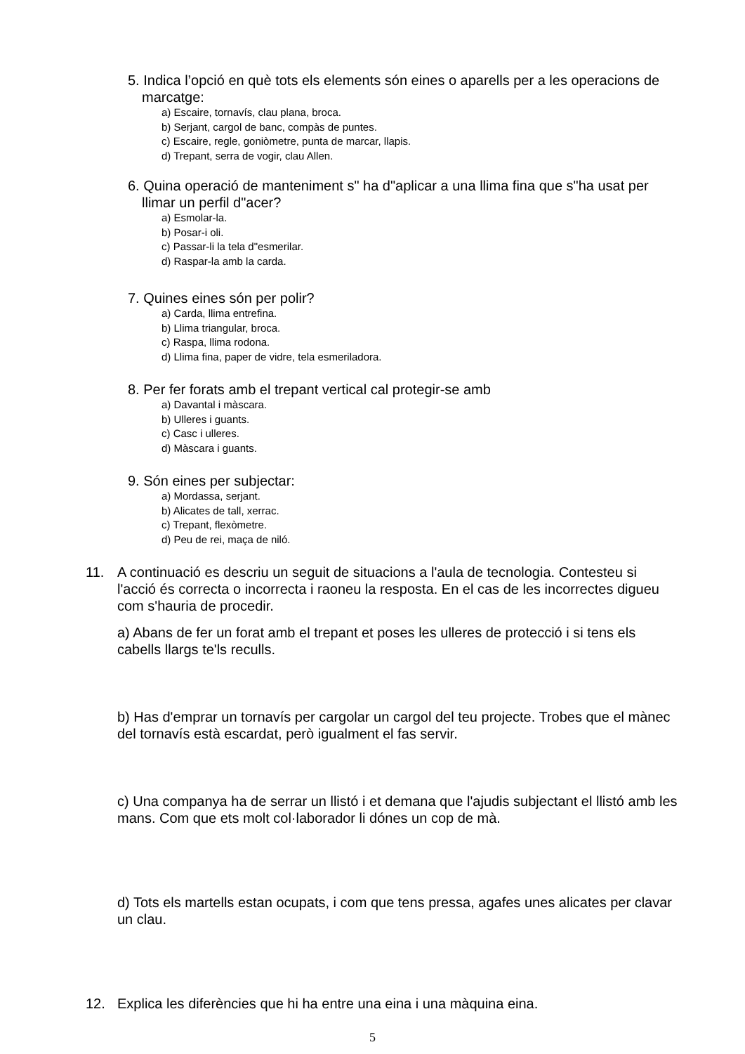5. Indica l’opció en què tots els elements són eines o aparells per a les operacions de marcatge:
a) Escaire, tornavís, clau plana, broca.
b) Serjant, cargol de banc, compàs de puntes.
c) Escaire, regle, goniòmetre, punta de marcar, llapis.
d) Trepant, serra de vogir, clau Allen.
6. Quina operació de manteniment s" ha d"aplicar a una llima fina que s"ha usat per llimar un perfil d"acer?
a) Esmolar-la.
b) Posar-i oli.
c) Passar-li la tela d"esmerilar.
d) Raspar-la amb la carda.
7. Quines eines són per polir?
a) Carda, llima entrefina.
b) Llima triangular, broca.
c) Raspa, llima rodona.
d) Llima fina, paper de vidre, tela esmeriladora.
8. Per fer forats amb el trepant vertical cal protegir-se amb
a) Davantal i màscara.
b) Ulleres i guants.
c) Casc i ulleres.
d) Màscara i guants.
9. Són eines per subjectar:
a) Mordassa, serjant.
b) Alicates de tall, xerrac.
c) Trepant, flexòmetre.
d) Peu de rei, maça de niló.
11. A continuació es descriu un seguit de situacions a l'aula de tecnologia. Contesteu si l'acció és correcta o incorrecta i raoneu la resposta. En el cas de les incorrectes digueu com s'hauria de procedir.
a) Abans de fer un forat amb el trepant et poses les ulleres de protecció i si tens els cabells llargs te'ls reculls.
b) Has d'emprar un tornavís per cargolar un cargol del teu projecte. Trobes que el mànec del tornavís està escardat, però igualment el fas servir.
c) Una companya ha de serrar un llistó i et demana que l'ajudis subjectant el llistó amb les mans. Com que ets molt col·laborador li dónes un cop de mà.
d) Tots els martells estan ocupats, i com que tens pressa, agafes unes alicates per clavar un clau.
12. Explica les diferències que hi ha entre una eina i una màquina eina.
5